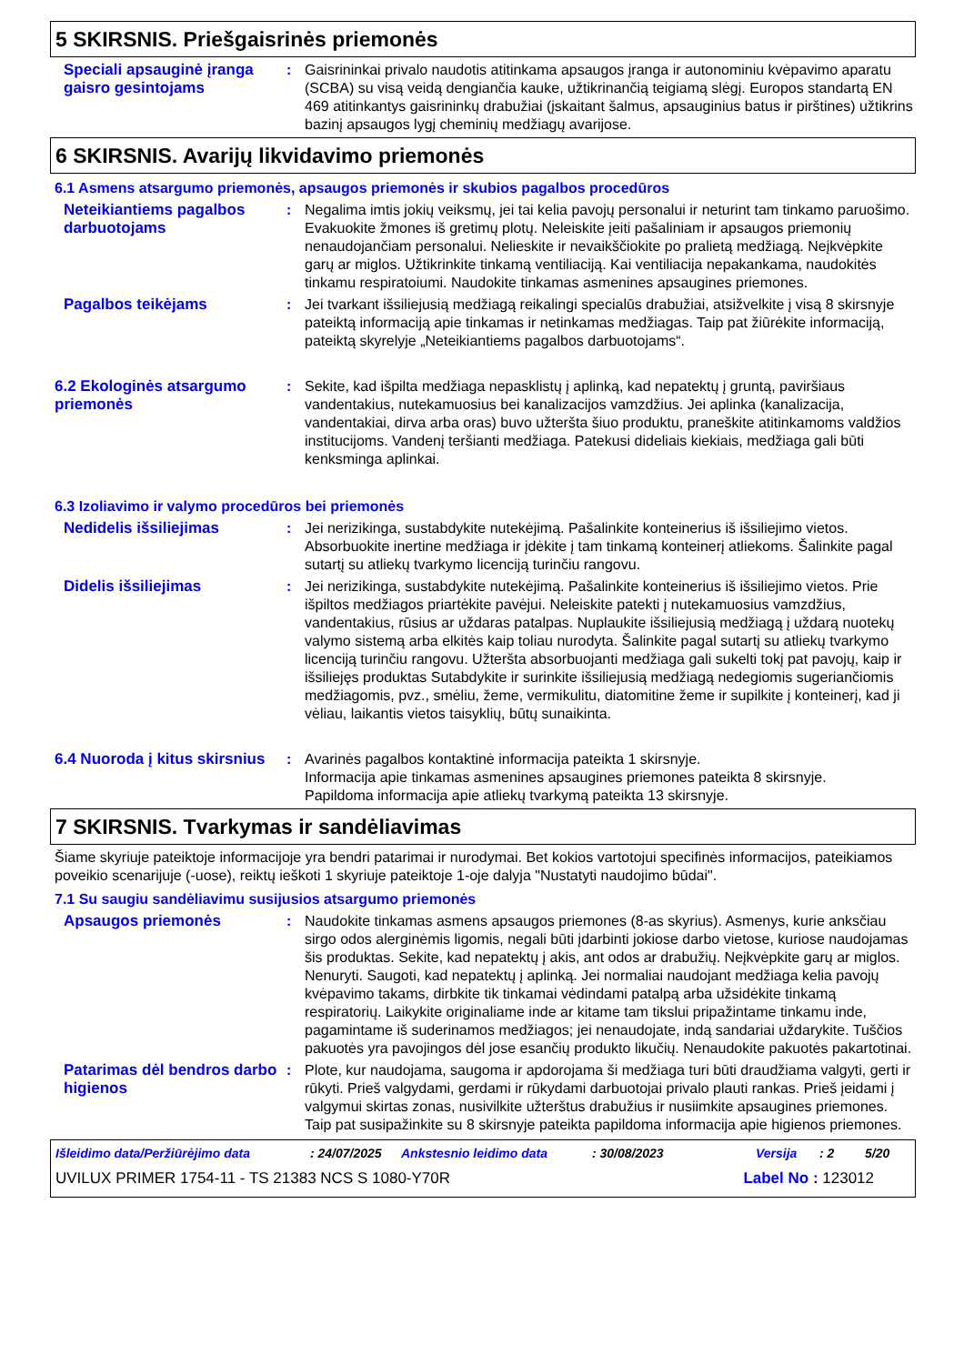5 SKIRSNIS. Priešgaisrinės priemonės
Speciali apsauginė įranga gaisro gesintojams
: Gaisrininkai privalo naudotis atitinkama apsaugos įranga ir autonominiu kvėpavimo aparatu (SCBA) su visą veidą dengiančia kauke, užtikrinančią teigiamą slėgį. Europos standartą EN 469 atitinkantys gaisrininkų drabužiai (įskaitant šalmus, apsauginius batus ir pirštines) užtikrins bazinį apsaugos lygį cheminių medžiagų avarijose.
6 SKIRSNIS. Avarijų likvidavimo priemonės
6.1 Asmens atsargumo priemonės, apsaugos priemonės ir skubios pagalbos procedūros
Neteikiantiems pagalbos darbuotojams
: Negalima imtis jokių veiksmų, jei tai kelia pavojų personalui ir neturint tam tinkamo paruošimo. Evakuokite žmones iš gretimų plotų. Neleiskite įeiti pašaliniam ir apsaugos priemonių nenaudojančiam personalui. Nelieskite ir nevaikščiokite po pralietą medžiagą. Neįkvėpkite garų ar miglos. Užtikrinkite tinkamą ventiliaciją. Kai ventiliacija nepakankama, naudokitės tinkamu respiratoiumi. Naudokite tinkamas asmenines apsaugines priemones.
Pagalbos teikėjams : Jei tvarkant išsiliejusią medžiagą reikalingi specialūs drabužiai, atsižvelkite į visą 8 skirsnyje pateiktą informaciją apie tinkamas ir netinkamas medžiagas. Taip pat žiūrėkite informaciją, pateiktą skyrelyje „Neteikiantiems pagalbos darbuotojams“.
6.2 Ekologinės atsargumo priemonės
: Sekite, kad išpilta medžiaga nepasklistų į aplinką, kad nepatektų į gruntą, paviršiaus vandentakius, nutekamuosius bei kanalizacijos vamzdžius. Jei aplinka (kanalizacija, vandentakiai, dirva arba oras) buvo užteršta šiuo produktu, praneškite atitinkamoms valdžios institucijoms. Vandenį teršianti medžiaga. Patekusi dideliais kiekiais, medžiaga gali būti kenksminga aplinkai.
6.3 Izoliavimo ir valymo procedūros bei priemonės
Nedidelis išsiliejimas : Jei nerizikinga, sustabdykite nutekėjimą. Pašalinkite konteinerius iš išsiliejimo vietos. Absorbuokite inertine medžiaga ir įdėkite į tam tinkamą konteinerį atliekoms. Šalinkite pagal sutartį su atliekų tvarkymo licenciją turinčiu rangovu.
Didelis išsiliejimas : Jei nerizikinga, sustabdykite nutekėjimą. Pašalinkite konteinerius iš išsiliejimo vietos. Prie išpiltos medžiagos priartėkite pavėjui. Neleiskite patekti į nutekamuosius vamzdžius, vandentakius, rūsius ar uždaras patalpas. Nuplaukite išsiliejusią medžiagą į uždarą nuotekų valymo sistemą arba elkitės kaip toliau nurodyta. Šalinkite pagal sutartį su atliekų tvarkymo licenciją turinčiu rangovu. Užteršta absorbuojanti medžiaga gali sukelti tokį pat pavojų, kaip ir išsiliejęs produktas Sutabdykite ir surinkite išsiliejusią medžiagą nedegiomis sugeriančiomis medžiagomis, pvz., smėliu, žeme, vermikulitu, diatomitine žeme ir supilkite į konteinerį, kad ji vėliau, laikantis vietos taisyklių, būtų sunaikinta.
6.4 Nuoroda į kitus skirsnius
: Avarinės pagalbos kontaktinė informacija pateikta 1 skirsnyje.
Informacija apie tinkamas asmenines apsaugines priemones pateikta 8 skirsnyje.
Papildoma informacija apie atliekų tvarkymą pateikta 13 skirsnyje.
7 SKIRSNIS. Tvarkymas ir sandėliavimas
Šiame skyriuje pateiktoje informacijoje yra bendri patarimai ir nurodymai. Bet kokios vartotojui specifinės informacijos, pateikiamos poveikio scenarijuje (-uose), reiktų ieškoti 1 skyriuje pateiktoje 1-oje dalyja "Nustatyti naudojimo būdai".
7.1 Su saugiu sandėliavimu susijusios atsargumo priemonės
Apsaugos priemonės : Naudokite tinkamas asmens apsaugos priemones (8-as skyrius). Asmenys, kurie anksčiau sirgo odos alerginėmis ligomis, negali būti įdarbinti jokiose darbo vietose, kuriose naudojamas šis produktas. Sekite, kad nepatektų į akis, ant odos ar drabužių. Neįkvėpkite garų ar miglos. Nenuryti. Saugoti, kad nepatektų į aplinką. Jei normaliai naudojant medžiaga kelia pavojų kvėpavimo takams, dirbkite tik tinkamai vėdindami patalpą arba užsidėkite tinkamą respiratorių. Laikykite originaliame inde ar kitame tam tikslui pripažintame tinkamu inde, pagamintame iš suderinamos medžiagos; jei nenaudojate, indą sandariai uždarykite. Tuščios pakuotės yra pavojingos dėl jose esančių produkto likučių. Nenaudokite pakuotės pakartotinai.
Patarimas dėl bendros darbo higienos
: Plote, kur naudojama, saugoma ir apdorojama ši medžiaga turi būti draudžiama valgyti, gerti ir rūkyti. Prieš valgydami, gerdami ir rūkydami darbuotojai privalo plauti rankas. Prieš įeidami į valgymui skirtas zonas, nusivilkite užterštus drabužius ir nusiimkite apsaugines priemones. Taip pat susipažinkite su 8 skirsnyje pateikta papildoma informacija apie higienos priemones.
Išleidimo data/Peržiūrėjimo data: 24/07/2025 Ankstesnio leidimo data: 30/08/2023 Versija: 2 5/20
UVILUX PRIMER 1754-11 - TS 21383 NCS S 1080-Y70R Label No : 123012